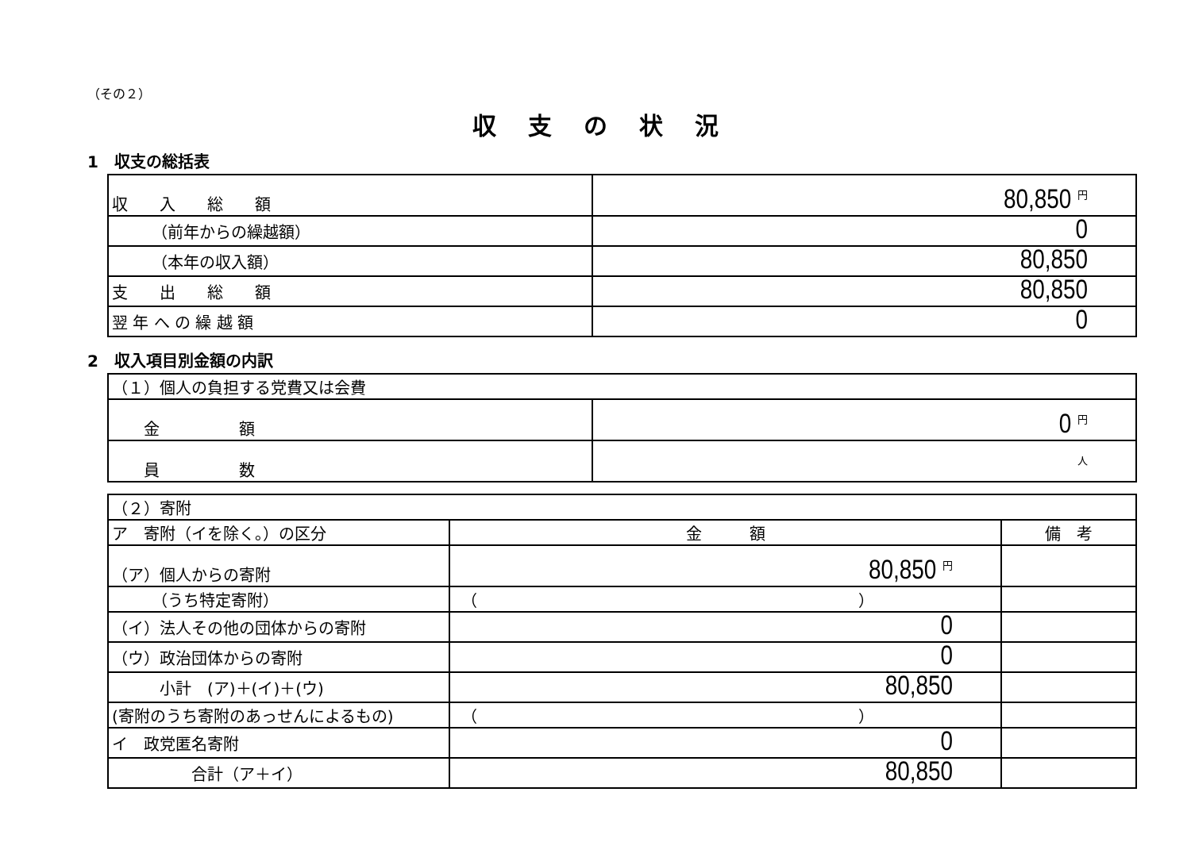（その２）
収支の状況
1　収支の総括表
| 収 入 総 額 | 80,850 <sup>円</sup> |
| （前年からの繰越額） | 0 |
| （本年の収入額） | 80,850 |
| 支 出 総 額 | 80,850 |
| 翌 年 へ の 繰 越 額 | 0 |
2　収入項目別金額の内訳
| （１）個人の負担する党費又は会費 | |
| 金 額 | 0 <sup>円</sup> |
| 員 数 | <sup>人</sup> |
| （２）寄附 | | |
| ア 寄附（イを除く。）の区分 | 金 額 | 備 考 |
| （ア）個人からの寄附 | 80,850 <sup>円</sup> | |
| （うち特定寄附） | （ ） | |
| （イ）法人その他の団体からの寄附 | 0 | |
| （ウ）政治団体からの寄附 | 0 | |
| 小計 (ア)＋(イ)＋(ウ) | 80,850 | |
| (寄附のうち寄附のあっせんによるもの) | （ ） | |
| イ 政党匿名寄附 | 0 | |
| 合計（ア＋イ） | 80,850 | |